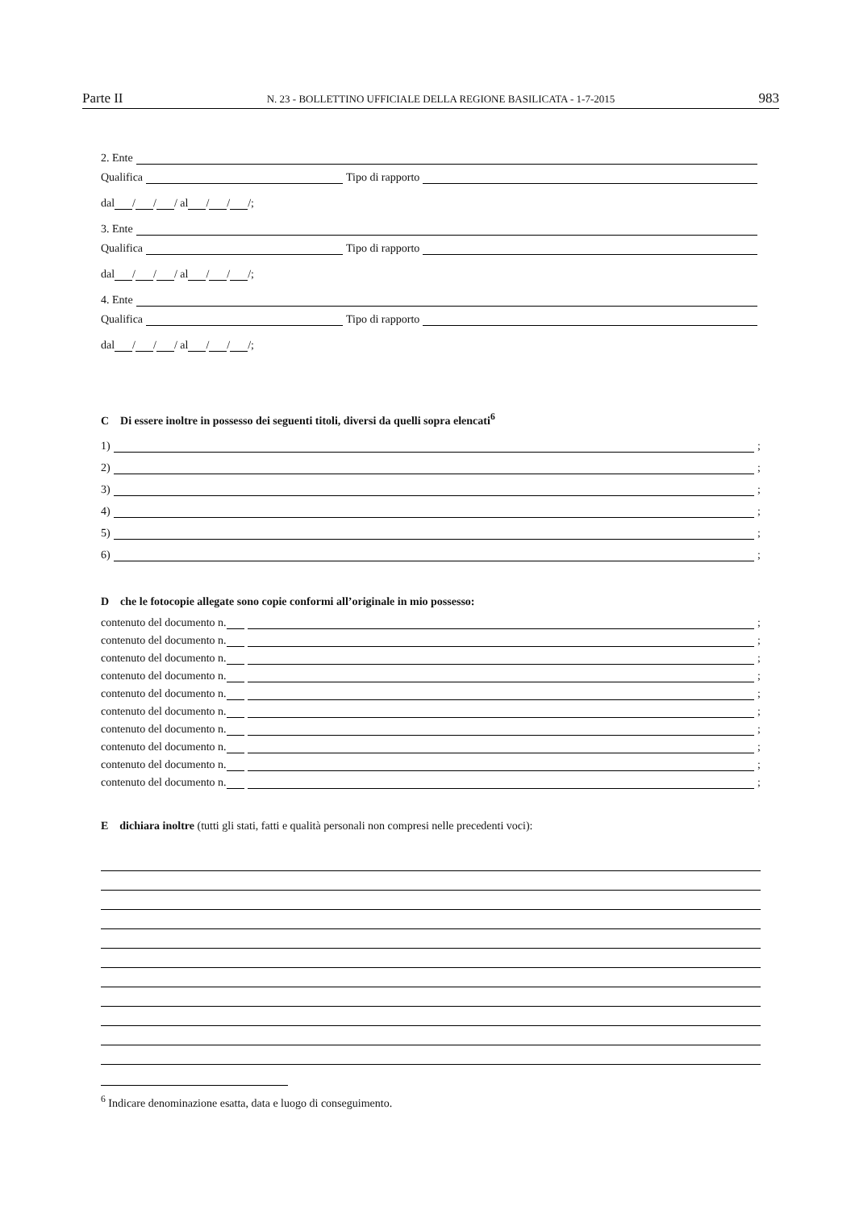Parte II N. 23 - BOLLETTINO UFFICIALE DELLA REGIONE BASILICATA - 1-7-2015 983
2. Ente
Qualifica Tipo di rapporto
dal / / / al / / /;
3. Ente
Qualifica Tipo di rapporto
dal / / / al / / /;
4. Ente
Qualifica Tipo di rapporto
dal / / / al / / /;
C Di essere inoltre in possesso dei seguenti titoli, diversi da quelli sopra elencati<sup>6</sup>
1) ;
2) ;
3) ;
4) ;
5) ;
6) ;
D che le fotocopie allegate sono copie conformi all’originale in mio possesso:
contenuto del documento n. ;
contenuto del documento n. ;
contenuto del documento n. ;
contenuto del documento n. ;
contenuto del documento n. ;
contenuto del documento n. ;
contenuto del documento n. ;
contenuto del documento n. ;
contenuto del documento n. ;
contenuto del documento n. ;
E dichiara inoltre (tutti gli stati, fatti e qualità personali non compresi nelle precedenti voci):
<sup>6</sup> Indicare denominazione esatta, data e luogo di conseguimento.